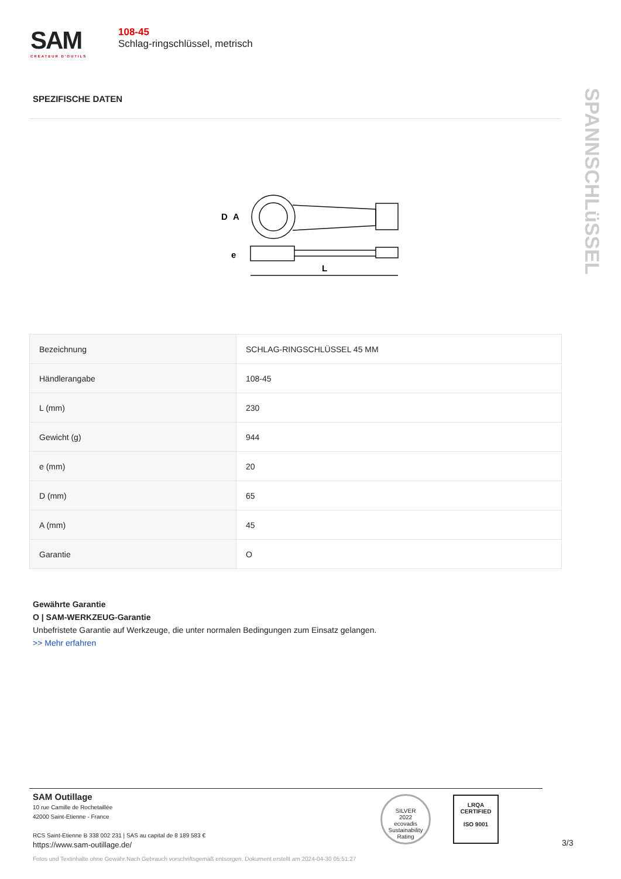SAM
CRÉATEUR D'OUTILS
108-45
Schlag-ringschlüssel, metrisch
SPANNSCHLüSSEL
SPEZIFISCHE DATEN
D
A
e
L
| Bezeichnung | SCHLAG-RINGSCHLÜSSEL 45 MM |
| Händlerangabe | 108-45 |
| L (mm) | 230 |
| Gewicht (g) | 944 |
| e (mm) | 20 |
| D (mm) | 65 |
| A (mm) | 45 |
| Garantie | O |
Gewährte Garantie
O | SAM-WERKZEUG-Garantie
Unbefristete Garantie auf Werkzeuge, die unter normalen Bedingungen zum Einsatz gelangen.
>> Mehr erfahren
SAM Outillage
10 rue Camille de Rochetaillée
42000 Saint-Etienne - France
RCS Saint-Etienne B 338 002 231 | SAS au capital de 8 189 583 €
https://www.sam-outillage.de/
SILVER
2022
ecovadis
Sustainability Rating
LRQA
CERTIFIED
ISO 9001
3/3
Fotos und Textinhalte ohne Gewähr.Nach Gebrauch vorschriftsgemäß entsorgen. Dokument erstellt am 2024-04-30 05:51:27